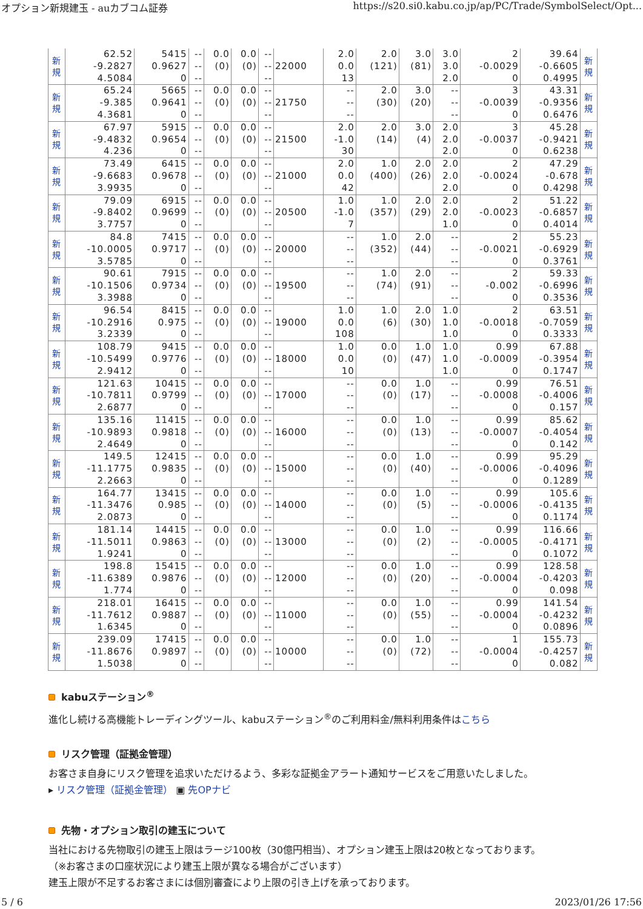オプション新規建玉 - auカブコム証券 https://s20.si0.kabu.co.jp/ap/PC/Trade/SymbolSelect/Opt...
| 新 規 | 62.52 -9.2827 4.5084 | 5415 0.9627 0 | -- -- -- | 0.0 (0) | 0.0 (0) | -- -- -- | 22000 | 2.0 0.0 13 | 2.0 (121) | 3.0 (81) | 3.0 3.0 2.0 | 2 -0.0029 0 | 39.64 -0.6605 0.4995 | 新 規 |
| 新 規 | 65.24 -9.385 4.3681 | 5665 0.9641 0 | -- -- -- | 0.0 (0) | 0.0 (0) | -- -- -- | 21750 | -- -- -- | 2.0 (30) | 3.0 (20) | -- -- -- | 3 -0.0039 0 | 43.31 -0.9356 0.6476 | 新 規 |
| 新 規 | 67.97 -9.4832 4.236 | 5915 0.9654 0 | -- -- -- | 0.0 (0) | 0.0 (0) | -- -- -- | 21500 | 2.0 -1.0 30 | 2.0 (14) | 3.0 (4) | 2.0 2.0 2.0 | 3 -0.0037 0 | 45.28 -0.9421 0.6238 | 新 規 |
| 新 規 | 73.49 -9.6683 3.9935 | 6415 0.9678 0 | -- -- -- | 0.0 (0) | 0.0 (0) | -- -- -- | 21000 | 2.0 0.0 42 | 1.0 (400) | 2.0 (26) | 2.0 2.0 2.0 | 2 -0.0024 0 | 47.29 -0.678 0.4298 | 新 規 |
| 新 規 | 79.09 -9.8402 3.7757 | 6915 0.9699 0 | -- -- -- | 0.0 (0) | 0.0 (0) | -- -- -- | 20500 | 1.0 -1.0 7 | 1.0 (357) | 2.0 (29) | 2.0 2.0 1.0 | 2 -0.0023 0 | 51.22 -0.6857 0.4014 | 新 規 |
| 新 規 | 84.8 -10.0005 3.5785 | 7415 0.9717 0 | -- -- -- | 0.0 (0) | 0.0 (0) | -- -- -- | 20000 | -- -- -- | 1.0 (352) | 2.0 (44) | -- -- -- | 2 -0.0021 0 | 55.23 -0.6929 0.3761 | 新 規 |
| 新 規 | 90.61 -10.1506 3.3988 | 7915 0.9734 0 | -- -- -- | 0.0 (0) | 0.0 (0) | -- -- -- | 19500 | -- -- -- | 1.0 (74) | 2.0 (91) | -- -- -- | 2 -0.002 0 | 59.33 -0.6996 0.3536 | 新 規 |
| 新 規 | 96.54 -10.2916 3.2339 | 8415 0.975 0 | -- -- -- | 0.0 (0) | 0.0 (0) | -- -- -- | 19000 | 1.0 0.0 108 | 1.0 (6) | 2.0 (30) | 1.0 1.0 1.0 | 2 -0.0018 0 | 63.51 -0.7059 0.3333 | 新 規 |
| 新 規 | 108.79 -10.5499 2.9412 | 9415 0.9776 0 | -- -- -- | 0.0 (0) | 0.0 (0) | -- -- -- | 18000 | 1.0 0.0 10 | 0.0 (0) | 1.0 (47) | 1.0 1.0 1.0 | 0.99 -0.0009 0 | 67.88 -0.3954 0.1747 | 新 規 |
| 新 規 | 121.63 -10.7811 2.6877 | 10415 0.9799 0 | -- -- -- | 0.0 (0) | 0.0 (0) | -- -- -- | 17000 | -- -- -- | 0.0 (0) | 1.0 (17) | -- -- -- | 0.99 -0.0008 0 | 76.51 -0.4006 0.157 | 新 規 |
| 新 規 | 135.16 -10.9893 2.4649 | 11415 0.9818 0 | -- -- -- | 0.0 (0) | 0.0 (0) | -- -- -- | 16000 | -- -- -- | 0.0 (0) | 1.0 (13) | -- -- -- | 0.99 -0.0007 0 | 85.62 -0.4054 0.142 | 新 規 |
| 新 規 | 149.5 -11.1775 2.2663 | 12415 0.9835 0 | -- -- -- | 0.0 (0) | 0.0 (0) | -- -- -- | 15000 | -- -- -- | 0.0 (0) | 1.0 (40) | -- -- -- | 0.99 -0.0006 0 | 95.29 -0.4096 0.1289 | 新 規 |
| 新 規 | 164.77 -11.3476 2.0873 | 13415 0.985 0 | -- -- -- | 0.0 (0) | 0.0 (0) | -- -- -- | 14000 | -- -- -- | 0.0 (0) | 1.0 (5) | -- -- -- | 0.99 -0.0006 0 | 105.6 -0.4135 0.1174 | 新 規 |
| 新 規 | 181.14 -11.5011 1.9241 | 14415 0.9863 0 | -- -- -- | 0.0 (0) | 0.0 (0) | -- -- -- | 13000 | -- -- -- | 0.0 (0) | 1.0 (2) | -- -- -- | 0.99 -0.0005 0 | 116.66 -0.4171 0.1072 | 新 規 |
| 新 規 | 198.8 -11.6389 1.774 | 15415 0.9876 0 | -- -- -- | 0.0 (0) | 0.0 (0) | -- -- -- | 12000 | -- -- -- | 0.0 (0) | 1.0 (20) | -- -- -- | 0.99 -0.0004 0 | 128.58 -0.4203 0.098 | 新 規 |
| 新 規 | 218.01 -11.7612 1.6345 | 16415 0.9887 0 | -- -- -- | 0.0 (0) | 0.0 (0) | -- -- -- | 11000 | -- -- -- | 0.0 (0) | 1.0 (55) | -- -- -- | 0.99 -0.0004 0 | 141.54 -0.4232 0.0896 | 新 規 |
| 新 規 | 239.09 -11.8676 1.5038 | 17415 0.9897 0 | -- -- -- | 0.0 (0) | 0.0 (0) | -- -- -- | 10000 | -- -- -- | 0.0 (0) | 1.0 (72) | -- -- -- | 1 -0.0004 0 | 155.73 -0.4257 0.082 | 新 規 |
kabuステーション<sup>®</sup>
進化し続ける高機能トレーディングツール、kabuステーション<sup>®</sup>のご利用料金/無料利用条件はこちら
リスク管理（証拠金管理）
お客さま自身にリスク管理を追求いただけるよう、多彩な証拠金アラート通知サービスをご用意いたしました。
▸ リスク管理（証拠金管理） ▣ 先OPナビ
先物・オプション取引の建玉について
当社における先物取引の建玉上限はラージ100枚（30億円相当）、オプション建玉上限は20枚となっております。
（※お客さまの口座状況により建玉上限が異なる場合がございます）
建玉上限が不足するお客さまには個別審査により上限の引き上げを承っております。
5 / 6 2023/01/26 17:56